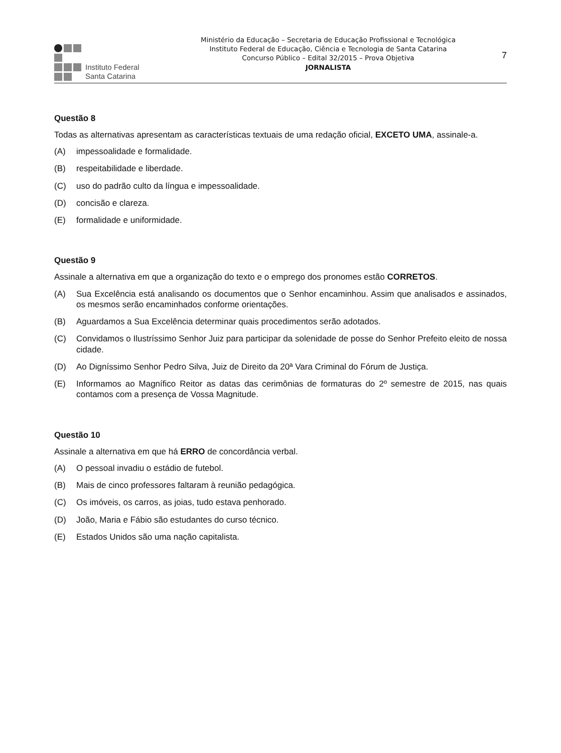Instituto Federal
Santa Catarina
Ministério da Educação – Secretaria de Educação Profissional e Tecnológica
Instituto Federal de Educação, Ciência e Tecnologia de Santa Catarina
Concurso Público – Edital 32/2015 – Prova Objetiva
JORNALISTA
7
Questão 8
Todas as alternativas apresentam as características textuais de uma redação oficial, EXCETO UMA, assinale-a.
(A) impessoalidade e formalidade.
(B) respeitabilidade e liberdade.
(C) uso do padrão culto da língua e impessoalidade.
(D) concisão e clareza.
(E) formalidade e uniformidade.
Questão 9
Assinale a alternativa em que a organização do texto e o emprego dos pronomes estão CORRETOS.
(A) Sua Excelência está analisando os documentos que o Senhor encaminhou. Assim que analisados e assinados, os mesmos serão encaminhados conforme orientações.
(B) Aguardamos a Sua Excelência determinar quais procedimentos serão adotados.
(C) Convidamos o Ilustríssimo Senhor Juiz para participar da solenidade de posse do Senhor Prefeito eleito de nossa cidade.
(D) Ao Digníssimo Senhor Pedro Silva, Juiz de Direito da 20ª Vara Criminal do Fórum de Justiça.
(E) Informamos ao Magnífico Reitor as datas das cerimônias de formaturas do 2º semestre de 2015, nas quais contamos com a presença de Vossa Magnitude.
Questão 10
Assinale a alternativa em que há ERRO de concordância verbal.
(A) O pessoal invadiu o estádio de futebol.
(B) Mais de cinco professores faltaram à reunião pedagógica.
(C) Os imóveis, os carros, as joias, tudo estava penhorado.
(D) João, Maria e Fábio são estudantes do curso técnico.
(E) Estados Unidos são uma nação capitalista.